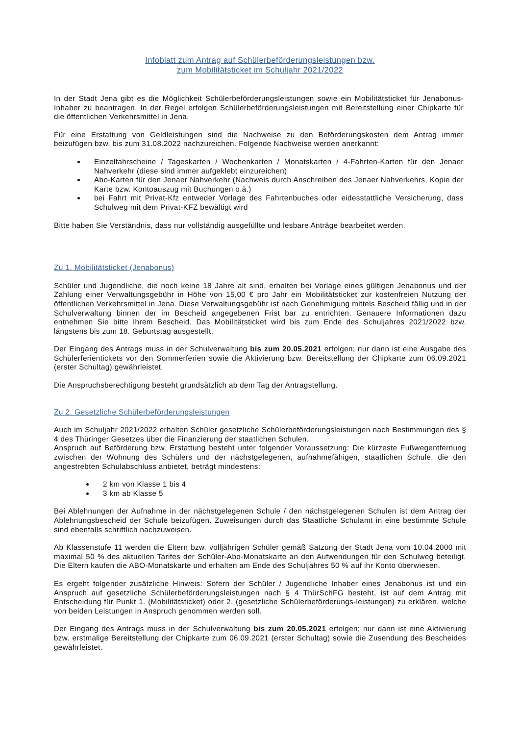Infoblatt zum Antrag auf Schülerbeförderungsleistungen bzw.
zum Mobilitätsticket im Schuljahr 2021/2022
In der Stadt Jena gibt es die Möglichkeit Schülerbeförderungsleistungen sowie ein Mobilitätsticket für Jenabonus-Inhaber zu beantragen. In der Regel erfolgen Schülerbeförderungsleistungen mit Bereitstellung einer Chipkarte für die öffentlichen Verkehrsmittel in Jena.
Für eine Erstattung von Geldleistungen sind die Nachweise zu den Beförderungskosten dem Antrag immer beizufügen bzw. bis zum 31.08.2022 nachzureichen. Folgende Nachweise werden anerkannt:
Einzelfahrscheine / Tageskarten / Wochenkarten / Monatskarten / 4-Fahrten-Karten für den Jenaer Nahverkehr (diese sind immer aufgeklebt einzureichen)
Abo-Karten für den Jenaer Nahverkehr (Nachweis durch Anschreiben des Jenaer Nahverkehrs, Kopie der Karte bzw. Kontoauszug mit Buchungen o.ä.)
bei Fahrt mit Privat-Kfz entweder Vorlage des Fahrtenbuches oder eidesstattliche Versicherung, dass Schulweg mit dem Privat-KFZ bewältigt wird
Bitte haben Sie Verständnis, dass nur vollständig ausgefüllte und lesbare Anträge bearbeitet werden.
Zu 1. Mobilitätsticket (Jenabonus)
Schüler und Jugendliche, die noch keine 18 Jahre alt sind, erhalten bei Vorlage eines gültigen Jenabonus und der Zahlung einer Verwaltungsgebühr in Höhe von 15,00 € pro Jahr ein Mobilitätsticket zur kostenfreien Nutzung der öffentlichen Verkehrsmittel in Jena. Diese Verwaltungsgebühr ist nach Genehmigung mittels Bescheid fällig und in der Schulverwaltung binnen der im Bescheid angegebenen Frist bar zu entrichten. Genauere Informationen dazu entnehmen Sie bitte Ihrem Bescheid. Das Mobilitätsticket wird bis zum Ende des Schuljahres 2021/2022 bzw. längstens bis zum 18. Geburtstag ausgestellt.
Der Eingang des Antrags muss in der Schulverwaltung bis zum 20.05.2021 erfolgen; nur dann ist eine Ausgabe des Schülerferientickets vor den Sommerferien sowie die Aktivierung bzw. Bereitstellung der Chipkarte zum 06.09.2021 (erster Schultag) gewährleistet.
Die Anspruchsberechtigung besteht grundsätzlich ab dem Tag der Antragstellung.
Zu 2. Gesetzliche Schülerbeförderungsleistungen
Auch im Schuljahr 2021/2022 erhalten Schüler gesetzliche Schülerbeförderungsleistungen nach Bestimmungen des § 4 des Thüringer Gesetzes über die Finanzierung der staatlichen Schulen.
Anspruch auf Beförderung bzw. Erstattung besteht unter folgender Voraussetzung: Die kürzeste Fußwegentfernung zwischen der Wohnung des Schülers und der nächstgelegenen, aufnahmefähigen, staatlichen Schule, die den angestrebten Schulabschluss anbietet, beträgt mindestens:
2 km von Klasse 1 bis 4
3 km ab Klasse 5
Bei Ablehnungen der Aufnahme in der nächstgelegenen Schule / den nächstgelegenen Schulen ist dem Antrag der Ablehnungsbescheid der Schule beizufügen. Zuweisungen durch das Staatliche Schulamt in eine bestimmte Schule sind ebenfalls schriftlich nachzuweisen.
Ab Klassenstufe 11 werden die Eltern bzw. volljährigen Schüler gemäß Satzung der Stadt Jena vom 10.04.2000 mit maximal 50 % des aktuellen Tarifes der Schüler-Abo-Monatskarte an den Aufwendungen für den Schulweg beteiligt. Die Eltern kaufen die ABO-Monatskarte und erhalten am Ende des Schuljahres 50 % auf ihr Konto überwiesen.
Es ergeht folgender zusätzliche Hinweis: Sofern der Schüler / Jugendliche Inhaber eines Jenabonus ist und ein Anspruch auf gesetzliche Schülerbeförderungsleistungen nach § 4 ThürSchFG besteht, ist auf dem Antrag mit Entscheidung für Punkt 1. (Mobilitätsticket) oder 2. (gesetzliche Schülerbeförderungs-leistungen) zu erklären, welche von beiden Leistungen in Anspruch genommen werden soll.
Der Eingang des Antrags muss in der Schulverwaltung bis zum 20.05.2021 erfolgen; nur dann ist eine Aktivierung bzw. erstmalige Bereitstellung der Chipkarte zum 06.09.2021 (erster Schultag) sowie die Zusendung des Bescheides gewährleistet.